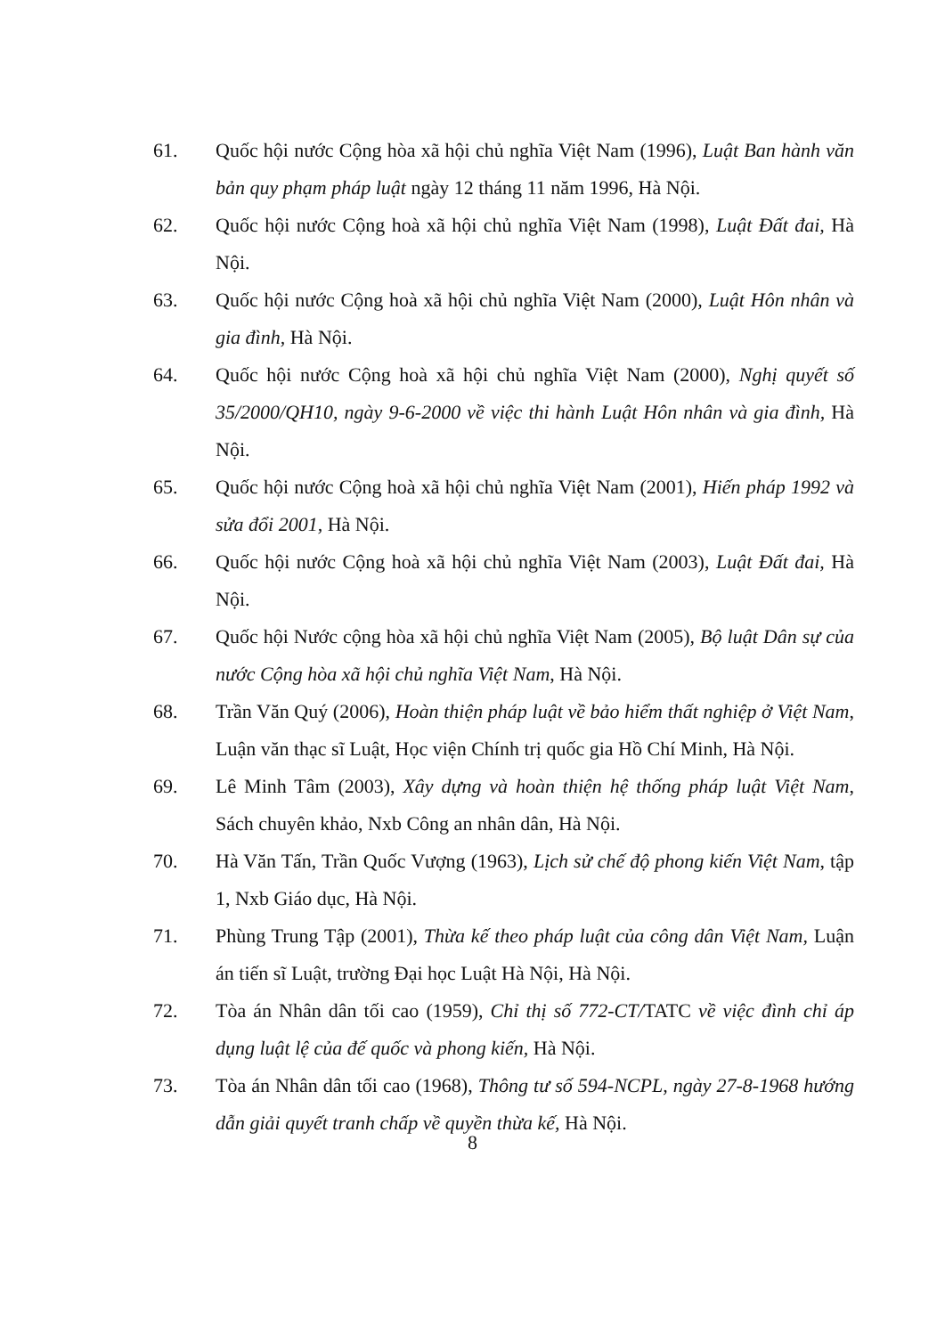61. Quốc hội nước Cộng hòa xã hội chủ nghĩa Việt Nam (1996), Luật Ban hành văn bản quy phạm pháp luật ngày 12 tháng 11 năm 1996, Hà Nội.
62. Quốc hội nước Cộng hoà xã hội chủ nghĩa Việt Nam (1998), Luật Đất đai, Hà Nội.
63. Quốc hội nước Cộng hoà xã hội chủ nghĩa Việt Nam (2000), Luật Hôn nhân và gia đình, Hà Nội.
64. Quốc hội nước Cộng hoà xã hội chủ nghĩa Việt Nam (2000), Nghị quyết số 35/2000/QH10, ngày 9-6-2000 về việc thi hành Luật Hôn nhân và gia đình, Hà Nội.
65. Quốc hội nước Cộng hoà xã hội chủ nghĩa Việt Nam (2001), Hiến pháp 1992 và sửa đổi 2001, Hà Nội.
66. Quốc hội nước Cộng hoà xã hội chủ nghĩa Việt Nam (2003), Luật Đất đai, Hà Nội.
67. Quốc hội Nước cộng hòa xã hội chủ nghĩa Việt Nam (2005), Bộ luật Dân sự của nước Cộng hòa xã hội chủ nghĩa Việt Nam, Hà Nội.
68. Trần Văn Quý (2006), Hoàn thiện pháp luật về bảo hiểm thất nghiệp ở Việt Nam, Luận văn thạc sĩ Luật, Học viện Chính trị quốc gia Hồ Chí Minh, Hà Nội.
69. Lê Minh Tâm (2003), Xây dựng và hoàn thiện hệ thống pháp luật Việt Nam, Sách chuyên khảo, Nxb Công an nhân dân, Hà Nội.
70. Hà Văn Tấn, Trần Quốc Vượng (1963), Lịch sử chế độ phong kiến Việt Nam, tập 1, Nxb Giáo dục, Hà Nội.
71. Phùng Trung Tập (2001), Thừa kế theo pháp luật của công dân Việt Nam, Luận án tiến sĩ Luật, trường Đại học Luật Hà Nội, Hà Nội.
72. Tòa án Nhân dân tối cao (1959), Chỉ thị số 772-CT/TATC về việc đình chỉ áp dụng luật lệ của đế quốc và phong kiến, Hà Nội.
73. Tòa án Nhân dân tối cao (1968), Thông tư số 594-NCPL, ngày 27-8-1968 hướng dẫn giải quyết tranh chấp về quyền thừa kế, Hà Nội.
8